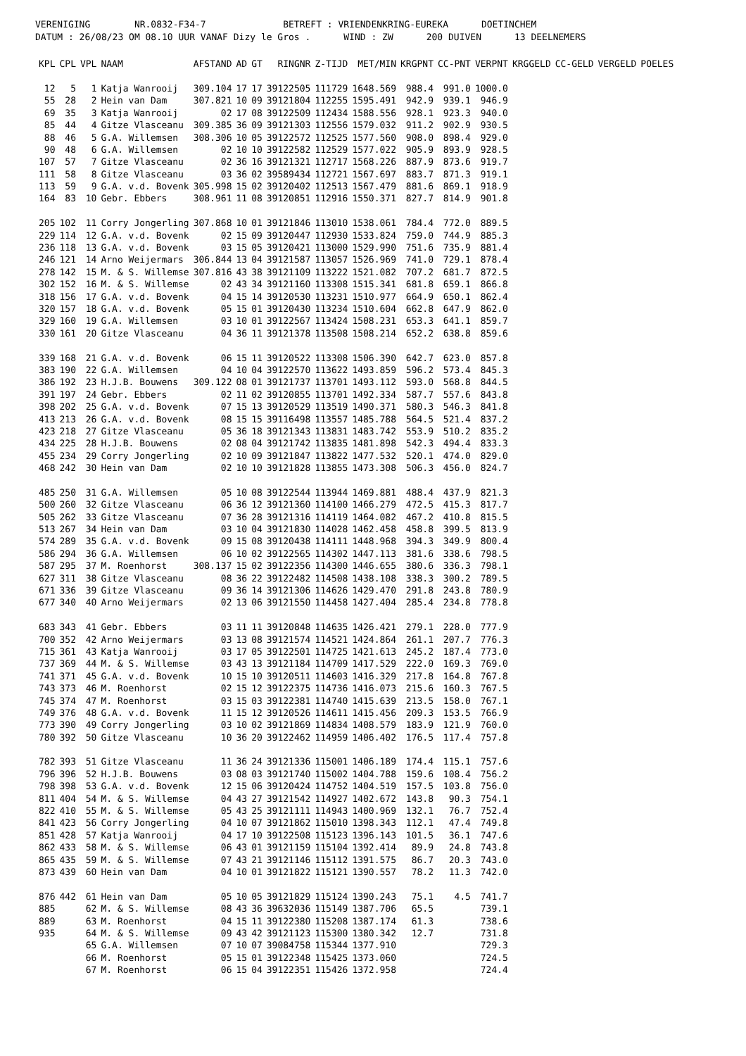VERENIGING NR.0832-F34-7 BETREFT : VRIENDENKRING-EUREKA DOETINCHEM DATUM : 26/08/23 OM 08.10 UUR VANAF Dizy le Gros . WIND : ZW 200 DUIVEN 13 DEELNEMERS
| KPL | CPL | VPL | NAAM | AFSTAND | AD | GT | RINGNR | Z-TIJD | MET/MIN | KRGPNT | CC-PNT | VERPNT | KRGGELD | CC-GELD | VERGELD | POELES |
| --- | --- | --- | --- | --- | --- | --- | --- | --- | --- | --- | --- | --- | --- | --- | --- | --- |
| 12 | 5 | 1 | Katja Wanrooij | 309.104 | 17 | 17 | 39122505 | 111729 | 1648.569 | 988.4 | 991.0 | 1000.0 | | | | |
| 55 | 28 | 2 | Hein van Dam | 307.821 | 10 | 09 | 39121804 | 112255 | 1595.491 | 942.9 | 939.1 | 946.9 | | | | |
| 69 | 35 | 3 | Katja Wanrooij | 02 | 17 | 08 | 39122509 | 112434 | 1588.556 | 928.1 | 923.3 | 940.0 | | | | |
| 85 | 44 | 4 | Gitze Vlasceanu | 309.385 | 36 | 09 | 39121303 | 112556 | 1579.032 | 911.2 | 902.9 | 930.5 | | | | |
| 88 | 46 | 5 | G.A. Willemsen | 308.306 | 10 | 05 | 39122572 | 112525 | 1577.560 | 908.0 | 898.4 | 929.0 | | | | |
| 90 | 48 | 6 | G.A. Willemsen | 02 | 10 | 10 | 39122582 | 112529 | 1577.022 | 905.9 | 893.9 | 928.5 | | | | |
| 107 | 57 | 7 | Gitze Vlasceanu | 02 | 36 | 16 | 39121321 | 112717 | 1568.226 | 887.9 | 873.6 | 919.7 | | | | |
| 111 | 58 | 8 | Gitze Vlasceanu | 03 | 36 | 02 | 39589434 | 112721 | 1567.697 | 883.7 | 871.3 | 919.1 | | | | |
| 113 | 59 | 9 | G.A. v.d. Bovenk | 305.998 | 15 | 02 | 39120402 | 112513 | 1567.479 | 881.6 | 869.1 | 918.9 | | | | |
| 164 | 83 | 10 | Gebr. Ebbers | 308.961 | 11 | 08 | 39120851 | 112916 | 1550.371 | 827.7 | 814.9 | 901.8 | | | | |
| 205 | 102 | 11 | Corry Jongerling | 307.868 | 10 | 01 | 39121846 | 113010 | 1538.061 | 784.4 | 772.0 | 889.5 | | | | |
| 229 | 114 | 12 | G.A. v.d. Bovenk | 02 | 15 | 09 | 39120447 | 112930 | 1533.824 | 759.0 | 744.9 | 885.3 | | | | |
| 236 | 118 | 13 | G.A. v.d. Bovenk | 03 | 15 | 05 | 39120421 | 113000 | 1529.990 | 751.6 | 735.9 | 881.4 | | | | |
| 246 | 121 | 14 | Arno Weijermars | 306.844 | 13 | 04 | 39121587 | 113057 | 1526.969 | 741.0 | 729.1 | 878.4 | | | | |
| 278 | 142 | 15 | M. & S. Willemse | 307.816 | 43 | 38 | 39121109 | 113222 | 1521.082 | 707.2 | 681.7 | 872.5 | | | | |
| 302 | 152 | 16 | M. & S. Willemse | 02 | 43 | 34 | 39121160 | 113308 | 1515.341 | 681.8 | 659.1 | 866.8 | | | | |
| 318 | 156 | 17 | G.A. v.d. Bovenk | 04 | 15 | 14 | 39120530 | 113231 | 1510.977 | 664.9 | 650.1 | 862.4 | | | | |
| 320 | 157 | 18 | G.A. v.d. Bovenk | 05 | 15 | 01 | 39120430 | 113234 | 1510.604 | 662.8 | 647.9 | 862.0 | | | | |
| 329 | 160 | 19 | G.A. Willemsen | 03 | 10 | 01 | 39122567 | 113424 | 1508.231 | 653.3 | 641.1 | 859.7 | | | | |
| 330 | 161 | 20 | Gitze Vlasceanu | 04 | 36 | 11 | 39121378 | 113508 | 1508.214 | 652.2 | 638.8 | 859.6 | | | | |
| 339 | 168 | 21 | G.A. v.d. Bovenk | 06 | 15 | 11 | 39120522 | 113308 | 1506.390 | 642.7 | 623.0 | 857.8 | | | | |
| 383 | 190 | 22 | G.A. Willemsen | 04 | 10 | 04 | 39122570 | 113622 | 1493.859 | 596.2 | 573.4 | 845.3 | | | | |
| 386 | 192 | 23 | H.J.B. Bouwens | 309.122 | 08 | 01 | 39121737 | 113701 | 1493.112 | 593.0 | 568.8 | 844.5 | | | | |
| 391 | 197 | 24 | Gebr. Ebbers | 02 | 11 | 02 | 39120855 | 113701 | 1492.334 | 587.7 | 557.6 | 843.8 | | | | |
| 398 | 202 | 25 | G.A. v.d. Bovenk | 07 | 15 | 13 | 39120529 | 113519 | 1490.371 | 580.3 | 546.3 | 841.8 | | | | |
| 413 | 213 | 26 | G.A. v.d. Bovenk | 08 | 15 | 15 | 39116498 | 113557 | 1485.788 | 564.5 | 521.4 | 837.2 | | | | |
| 423 | 218 | 27 | Gitze Vlasceanu | 05 | 36 | 18 | 39121343 | 113831 | 1483.742 | 553.9 | 510.2 | 835.2 | | | | |
| 434 | 225 | 28 | H.J.B. Bouwens | 02 | 08 | 04 | 39121742 | 113835 | 1481.898 | 542.3 | 494.4 | 833.3 | | | | |
| 455 | 234 | 29 | Corry Jongerling | 02 | 10 | 09 | 39121847 | 113822 | 1477.532 | 520.1 | 474.0 | 829.0 | | | | |
| 468 | 242 | 30 | Hein van Dam | 02 | 10 | 10 | 39121828 | 113855 | 1473.308 | 506.3 | 456.0 | 824.7 | | | | |
| 485 | 250 | 31 | G.A. Willemsen | 05 | 10 | 08 | 39122544 | 113944 | 1469.881 | 488.4 | 437.9 | 821.3 | | | | |
| 500 | 260 | 32 | Gitze Vlasceanu | 06 | 36 | 12 | 39121360 | 114100 | 1466.279 | 472.5 | 415.3 | 817.7 | | | | |
| 505 | 262 | 33 | Gitze Vlasceanu | 07 | 36 | 28 | 39121316 | 114119 | 1464.082 | 467.2 | 410.8 | 815.5 | | | | |
| 513 | 267 | 34 | Hein van Dam | 03 | 10 | 04 | 39121830 | 114028 | 1462.458 | 458.8 | 399.5 | 813.9 | | | | |
| 574 | 289 | 35 | G.A. v.d. Bovenk | 09 | 15 | 08 | 39120438 | 114111 | 1448.968 | 394.3 | 349.9 | 800.4 | | | | |
| 586 | 294 | 36 | G.A. Willemsen | 06 | 10 | 02 | 39122565 | 114302 | 1447.113 | 381.6 | 338.6 | 798.5 | | | | |
| 587 | 295 | 37 | M. Roenhorst | 308.137 | 15 | 02 | 39122356 | 114300 | 1446.655 | 380.6 | 336.3 | 798.1 | | | | |
| 627 | 311 | 38 | Gitze Vlasceanu | 08 | 36 | 22 | 39122482 | 114508 | 1438.108 | 338.3 | 300.2 | 789.5 | | | | |
| 671 | 336 | 39 | Gitze Vlasceanu | 09 | 36 | 14 | 39121306 | 114626 | 1429.470 | 291.8 | 243.8 | 780.9 | | | | |
| 677 | 340 | 40 | Arno Weijermars | 02 | 13 | 06 | 39121550 | 114458 | 1427.404 | 285.4 | 234.8 | 778.8 | | | | |
| 683 | 343 | 41 | Gebr. Ebbers | 03 | 11 | 11 | 39120848 | 114635 | 1426.421 | 279.1 | 228.0 | 777.9 | | | | |
| 700 | 352 | 42 | Arno Weijermars | 03 | 13 | 08 | 39121574 | 114521 | 1424.864 | 261.1 | 207.7 | 776.3 | | | | |
| 715 | 361 | 43 | Katja Wanrooij | 03 | 17 | 05 | 39122501 | 114725 | 1421.613 | 245.2 | 187.4 | 773.0 | | | | |
| 737 | 369 | 44 | M. & S. Willemse | 03 | 43 | 13 | 39121184 | 114709 | 1417.529 | 222.0 | 169.3 | 769.0 | | | | |
| 741 | 371 | 45 | G.A. v.d. Bovenk | 10 | 15 | 10 | 39120511 | 114603 | 1416.329 | 217.8 | 164.8 | 767.8 | | | | |
| 743 | 373 | 46 | M. Roenhorst | 02 | 15 | 12 | 39122375 | 114736 | 1416.073 | 215.6 | 160.3 | 767.5 | | | | |
| 745 | 374 | 47 | M. Roenhorst | 03 | 15 | 03 | 39122381 | 114740 | 1415.639 | 213.5 | 158.0 | 767.1 | | | | |
| 749 | 376 | 48 | G.A. v.d. Bovenk | 11 | 15 | 12 | 39120526 | 114611 | 1415.456 | 209.3 | 153.5 | 766.9 | | | | |
| 773 | 390 | 49 | Corry Jongerling | 03 | 10 | 02 | 39121869 | 114834 | 1408.579 | 183.9 | 121.9 | 760.0 | | | | |
| 780 | 392 | 50 | Gitze Vlasceanu | 10 | 36 | 20 | 39122462 | 114959 | 1406.402 | 176.5 | 117.4 | 757.8 | | | | |
| 782 | 393 | 51 | Gitze Vlasceanu | 11 | 36 | 24 | 39121336 | 115001 | 1406.189 | 174.4 | 115.1 | 757.6 | | | | |
| 796 | 396 | 52 | H.J.B. Bouwens | 03 | 08 | 03 | 39121740 | 115002 | 1404.788 | 159.6 | 108.4 | 756.2 | | | | |
| 798 | 398 | 53 | G.A. v.d. Bovenk | 12 | 15 | 06 | 39120424 | 114752 | 1404.519 | 157.5 | 103.8 | 756.0 | | | | |
| 811 | 404 | 54 | M. & S. Willemse | 04 | 43 | 27 | 39121542 | 114927 | 1402.672 | 143.8 | 90.3 | 754.1 | | | | |
| 822 | 410 | 55 | M. & S. Willemse | 05 | 43 | 25 | 39121111 | 114943 | 1400.969 | 132.1 | 76.7 | 752.4 | | | | |
| 841 | 423 | 56 | Corry Jongerling | 04 | 10 | 07 | 39121862 | 115010 | 1398.343 | 112.1 | 47.4 | 749.8 | | | | |
| 851 | 428 | 57 | Katja Wanrooij | 04 | 17 | 10 | 39122508 | 115123 | 1396.143 | 101.5 | 36.1 | 747.6 | | | | |
| 862 | 433 | 58 | M. & S. Willemse | 06 | 43 | 01 | 39121159 | 115104 | 1392.414 | 89.9 | 24.8 | 743.8 | | | | |
| 865 | 435 | 59 | M. & S. Willemse | 07 | 43 | 21 | 39121146 | 115112 | 1391.575 | 86.7 | 20.3 | 743.0 | | | | |
| 873 | 439 | 60 | Hein van Dam | 04 | 10 | 01 | 39121822 | 115121 | 1390.557 | 78.2 | 11.3 | 742.0 | | | | |
| 876 | 442 | 61 | Hein van Dam | 05 | 10 | 05 | 39121829 | 115124 | 1390.243 | 75.1 | 4.5 | 741.7 | | | | |
| 885 | | 62 | M. & S. Willemse | 08 | 43 | 36 | 39632036 | 115149 | 1387.706 | 65.5 | | 739.1 | | | | |
| 889 | | 63 | M. Roenhorst | 04 | 15 | 11 | 39122380 | 115208 | 1387.174 | 61.3 | | 738.6 | | | | |
| 935 | | 64 | M. & S. Willemse | 09 | 43 | 42 | 39121123 | 115300 | 1380.342 | 12.7 | | 731.8 | | | | |
| | | 65 | G.A. Willemsen | 07 | 10 | 07 | 39084758 | 115344 | 1377.910 | | | 729.3 | | | | |
| | | 66 | M. Roenhorst | 05 | 15 | 01 | 39122348 | 115425 | 1373.060 | | | 724.5 | | | | |
| | | 67 | M. Roenhorst | 06 | 15 | 04 | 39122351 | 115426 | 1372.958 | | | 724.4 | | | | |